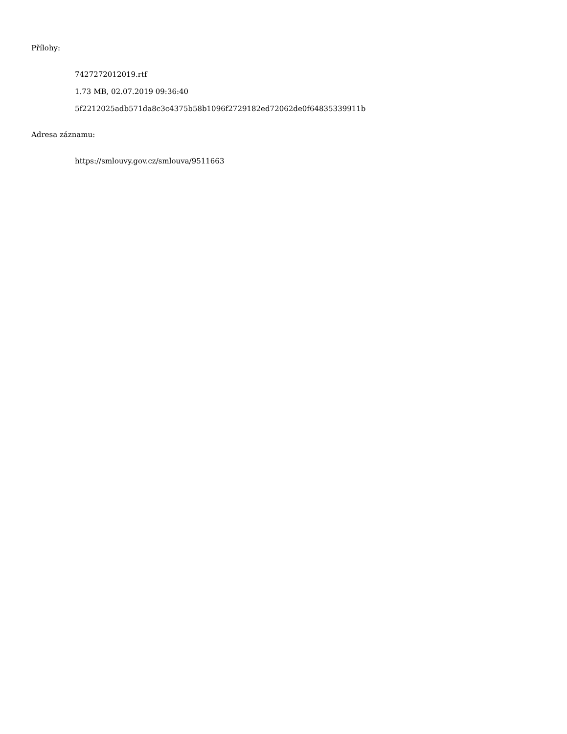Přílohy:
7427272012019.rtf
1.73 MB, 02.07.2019 09:36:40
5f2212025adb571da8c3c4375b58b1096f2729182ed72062de0f64835339911b
Adresa záznamu:
https://smlouvy.gov.cz/smlouva/9511663